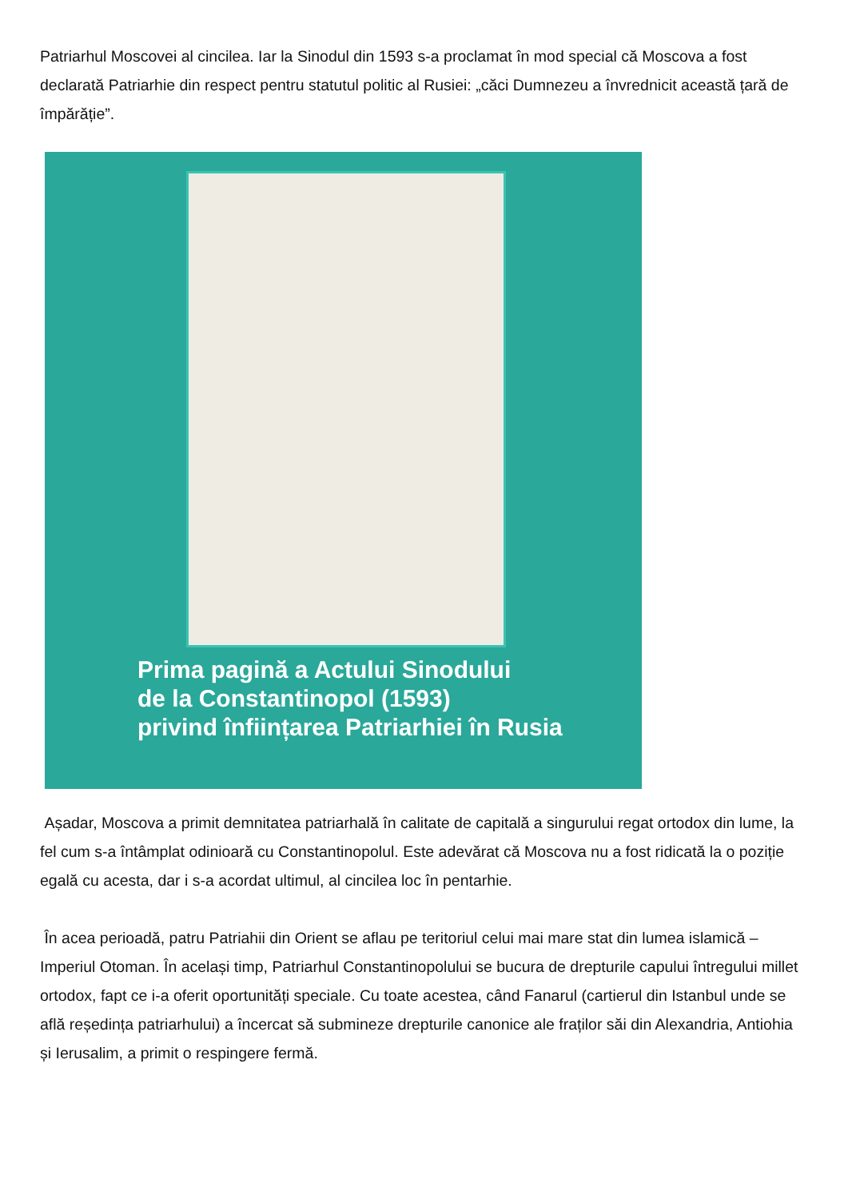Patriarhul Moscovei al cincilea. Iar la Sinodul din 1593 s-a proclamat în mod special că Moscova a fost declarată Patriarhie din respect pentru statutul politic al Rusiei: „căci Dumnezeu a învrednicit această țară de împărăție”.
Prima pagină a Actului Sinodului
de la Constantinopol (1593)
privind înființarea Patriarhiei în Rusia
Așadar, Moscova a primit demnitatea patriarhală în calitate de capitală a singurului regat ortodox din lume, la fel cum s-a întâmplat odinioară cu Constantinopolul. Este adevărat că Moscova nu a fost ridicată la o poziție egală cu acesta, dar i s-a acordat ultimul, al cincilea loc în pentarhie.
În acea perioadă, patru Patriahii din Orient se aflau pe teritoriul celui mai mare stat din lumea islamică – Imperiul Otoman. În același timp, Patriarhul Constantinopolului se bucura de drepturile capului întregului millet ortodox, fapt ce i-a oferit oportunități speciale. Cu toate acestea, când Fanarul (cartierul din Istanbul unde se află reședința patriarhului) a încercat să submineze drepturile canonice ale fraților săi din Alexandria, Antiohia și Ierusalim, a primit o respingere fermă.